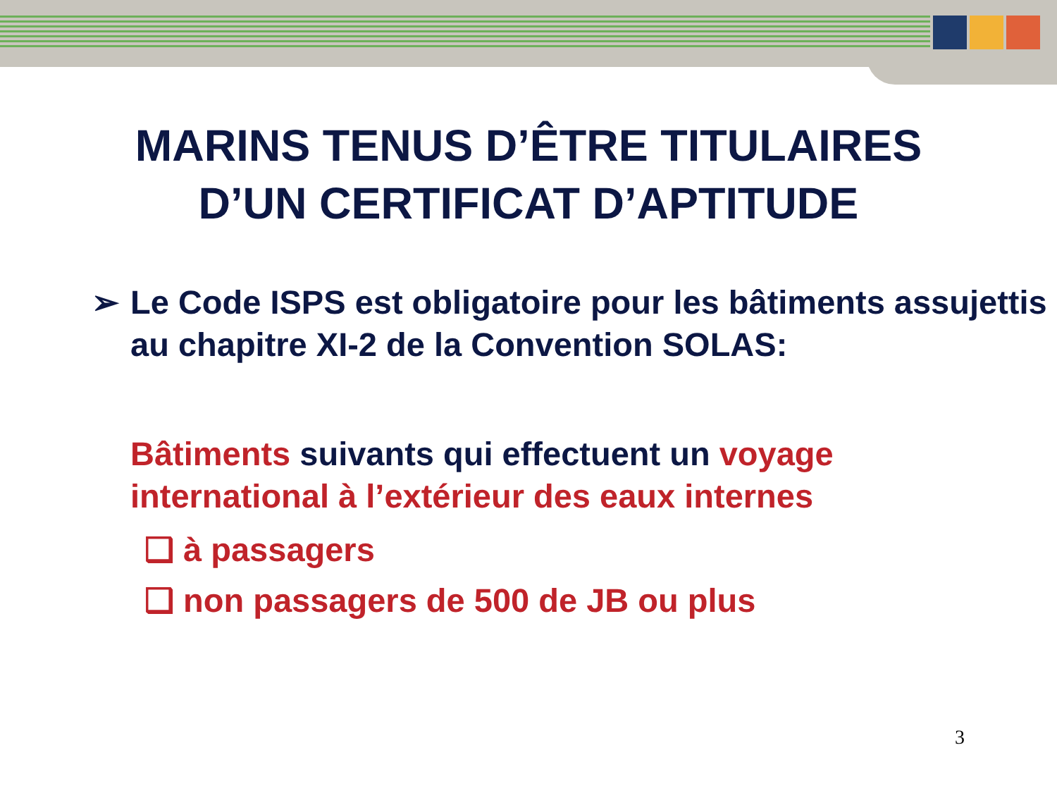MARINS TENUS D’ÊTRE TITULAIRES
D’UN CERTIFICAT D’APTITUDE
➢ Le Code ISPS est obligatoire pour les bâtiments assujettis au chapitre XI-2 de la Convention SOLAS:
Bâtiments suivants qui effectuent un voyage international à l’extérieur des eaux internes
❑ à passagers
❑ non passagers de 500 de JB ou plus
3